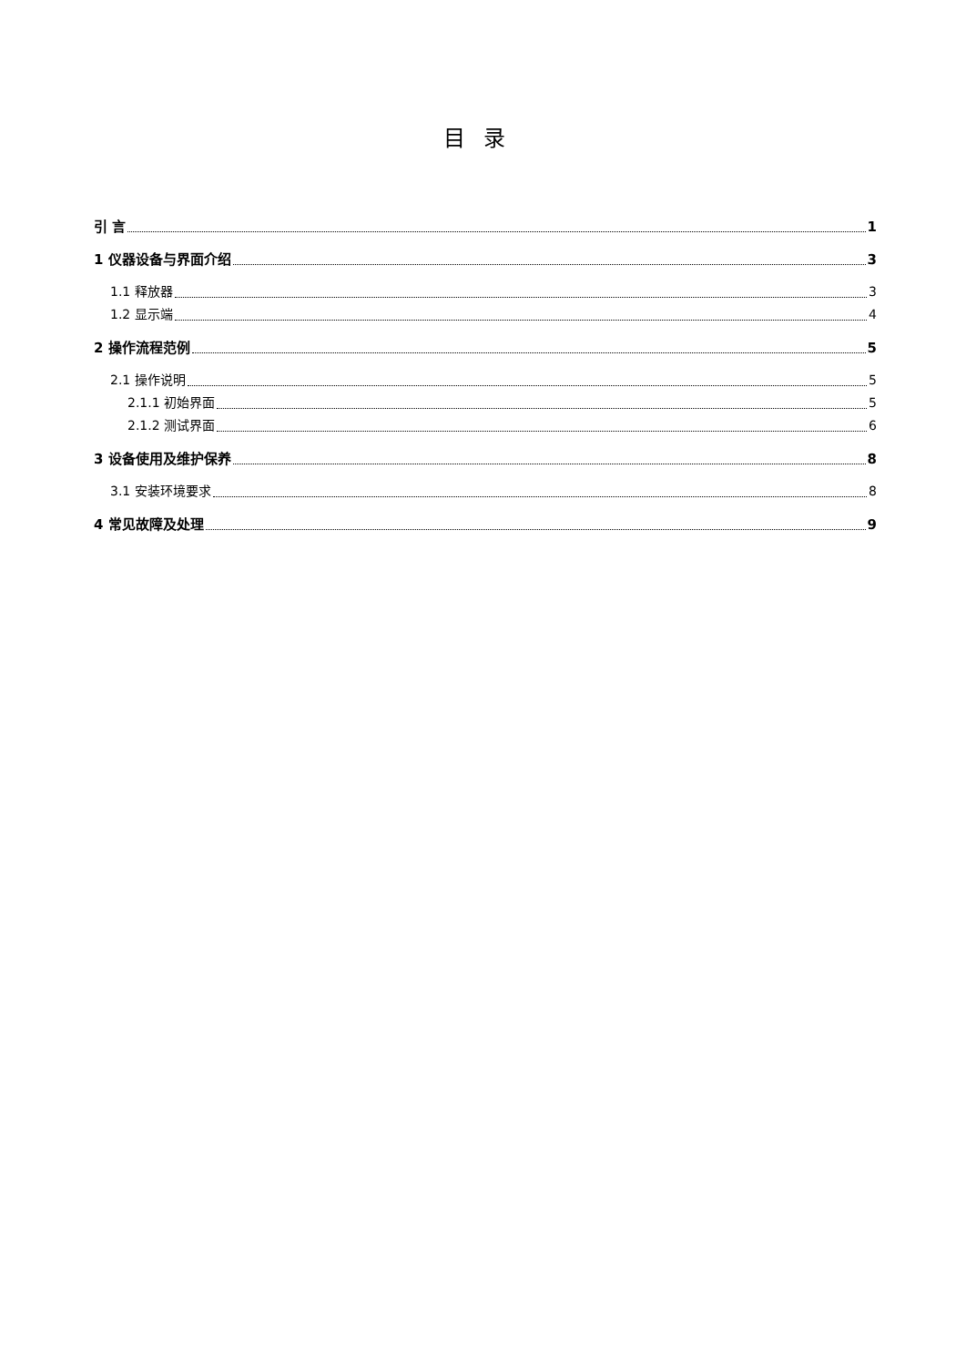目录
引 言 1
1 仪器设备与界面介绍 3
1.1 释放器 3
1.2 显示端 4
2 操作流程范例 5
2.1 操作说明 5
2.1.1 初始界面 5
2.1.2 测试界面 6
3 设备使用及维护保养 8
3.1 安装环境要求 8
4 常见故障及处理 9